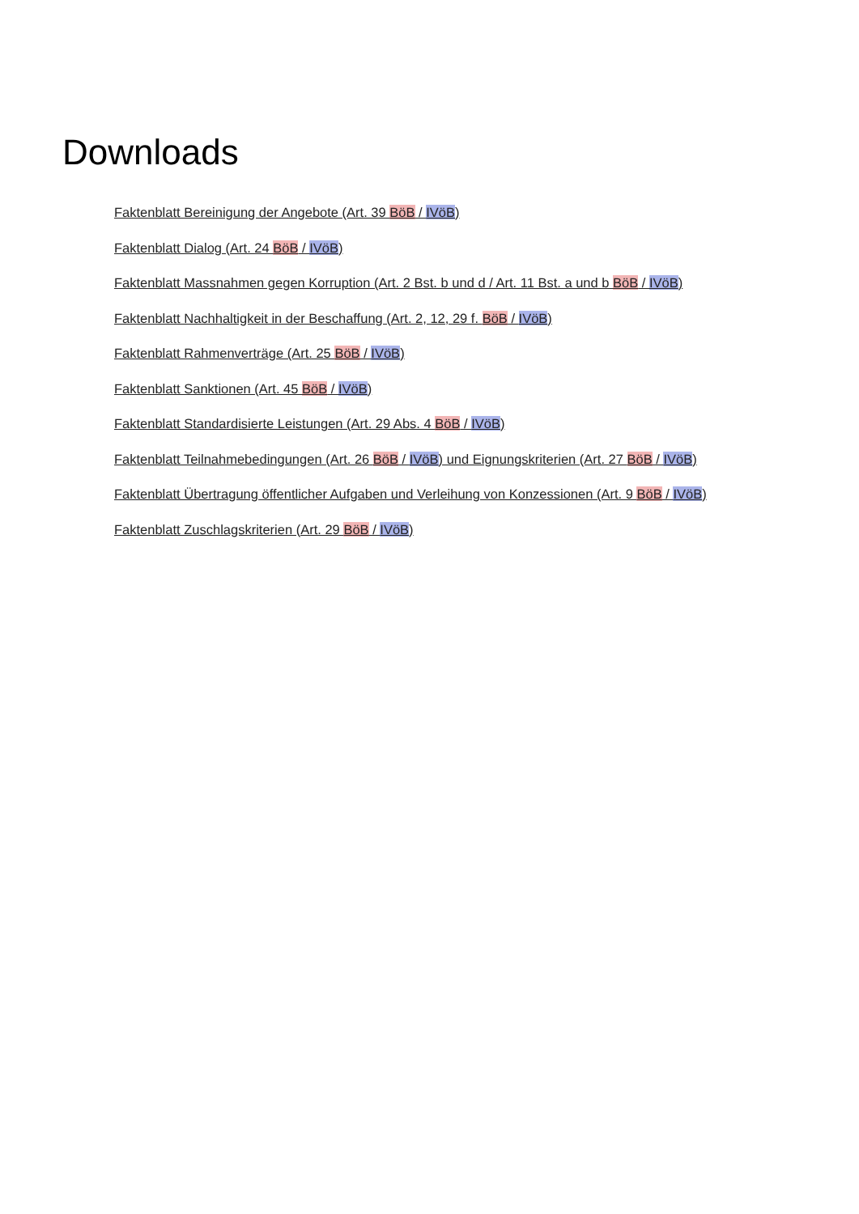Downloads
Faktenblatt Bereinigung der Angebote (Art. 39 BöB / IVöB)
Faktenblatt Dialog (Art. 24 BöB / IVöB)
Faktenblatt Massnahmen gegen Korruption (Art. 2 Bst. b und d / Art. 11 Bst. a und b BöB / IVöB)
Faktenblatt Nachhaltigkeit in der Beschaffung (Art. 2, 12, 29 f. BöB / IVöB)
Faktenblatt Rahmenverträge (Art. 25 BöB / IVöB)
Faktenblatt Sanktionen (Art. 45 BöB / IVöB)
Faktenblatt Standardisierte Leistungen (Art. 29 Abs. 4 BöB / IVöB)
Faktenblatt Teilnahmebedingungen (Art. 26 BöB / IVöB) und Eignungskriterien (Art. 27 BöB / IVöB)
Faktenblatt Übertragung öffentlicher Aufgaben und Verleihung von Konzessionen (Art. 9 BöB / IVöB)
Faktenblatt Zuschlagskriterien (Art. 29 BöB / IVöB)